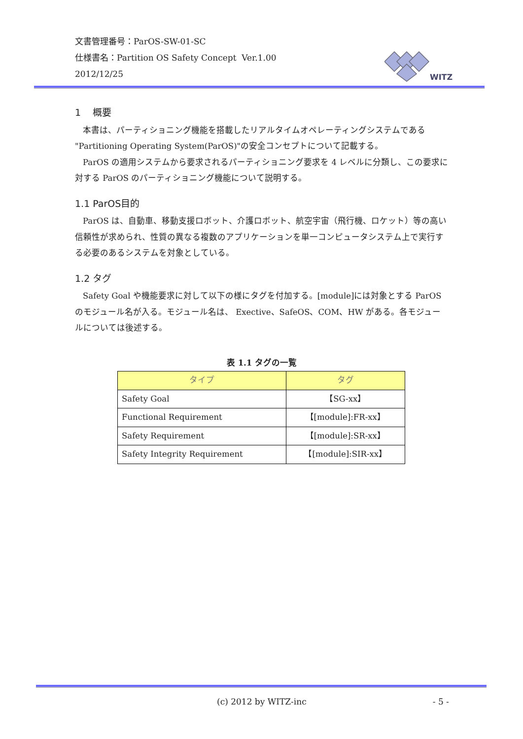文書管理番号：ParOS-SW-01-SC
仕様書名：Partition OS Safety Concept Ver.1.00
2012/12/25
WITZ
1 概要
本書は、パーティショニング機能を搭載したリアルタイムオペレーティングシステムである "Partitioning Operating System(ParOS)"の安全コンセプトについて記載する。
ParOS の適用システムから要求されるパーティショニング要求を 4 レベルに分類し、この要求に対する ParOS のパーティショニング機能について説明する。
1.1 ParOS目的
ParOS は、自動車、移動支援ロボット、介護ロボット、航空宇宙（飛行機、ロケット）等の高い信頼性が求められ、性質の異なる複数のアプリケーションを単一コンピュータシステム上で実行する必要のあるシステムを対象としている。
1.2 タグ
Safety Goal や機能要求に対して以下の様にタグを付加する。[module]には対象とする ParOS のモジュール名が入る。モジュール名は、 Exective、SafeOS、COM、HW がある。各モジュールについては後述する。
表 1.1 タグの一覧
| タイプ | タグ |
| --- | --- |
| Safety Goal | 【SG-xx】 |
| Functional Requirement | 【[module]:FR-xx】 |
| Safety Requirement | 【[module]:SR-xx】 |
| Safety Integrity Requirement | 【[module]:SIR-xx】 |
(c) 2012 by WITZ-inc - 5 -